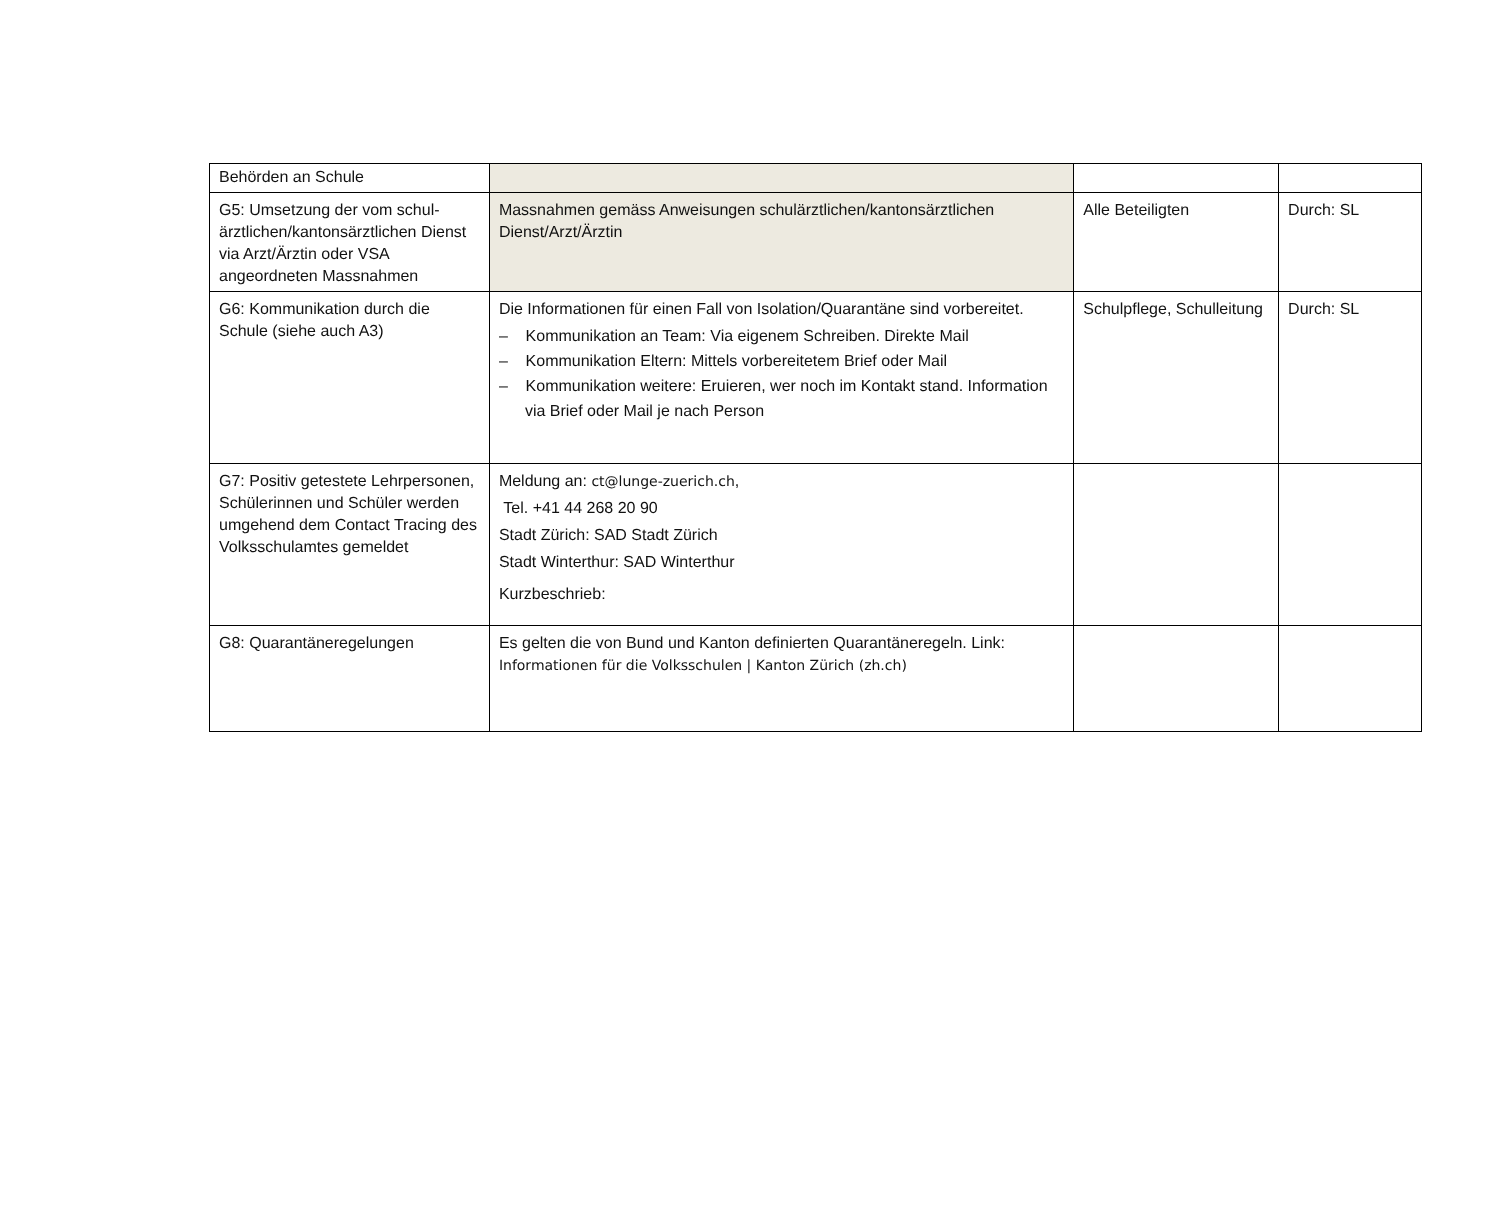| Behörden an Schule | | | |
| G5: Umsetzung der vom schul-ärztlichen/kantonsärztlichen Dienst via Arzt/Ärztin oder VSA angeordneten Massnahmen | Massnahmen gemäss Anweisungen schulärztlichen/kantonsärztlichen Dienst/Arzt/Ärztin | Alle Beteiligten | Durch: SL |
| G6: Kommunikation durch die Schule (siehe auch A3) | Die Informationen für einen Fall von Isolation/Quarantäne sind vorbereitet. – Kommunikation an Team: Via eigenem Schreiben. Direkte Mail – Kommunikation Eltern: Mittels vorbereitetem Brief oder Mail – Kommunikation weitere: Eruieren, wer noch im Kontakt stand. Information via Brief oder Mail je nach Person | Schulpflege, Schulleitung | Durch: SL |
| G7: Positiv getestete Lehrpersonen, Schülerinnen und Schüler werden umgehend dem Contact Tracing des Volksschulamtes gemeldet | Meldung an: ct@lunge-zuerich.ch , Tel. +41 44 268 20 90 Stadt Zürich: SAD Stadt Zürich Stadt Winterthur: SAD Winterthur Kurzbeschrieb: | | |
| G8: Quarantäneregelungen | Es gelten die von Bund und Kanton definierten Quarantäneregeln. Link: Informationen für die Volksschulen / Kanton Zürich (zh.ch) | | |